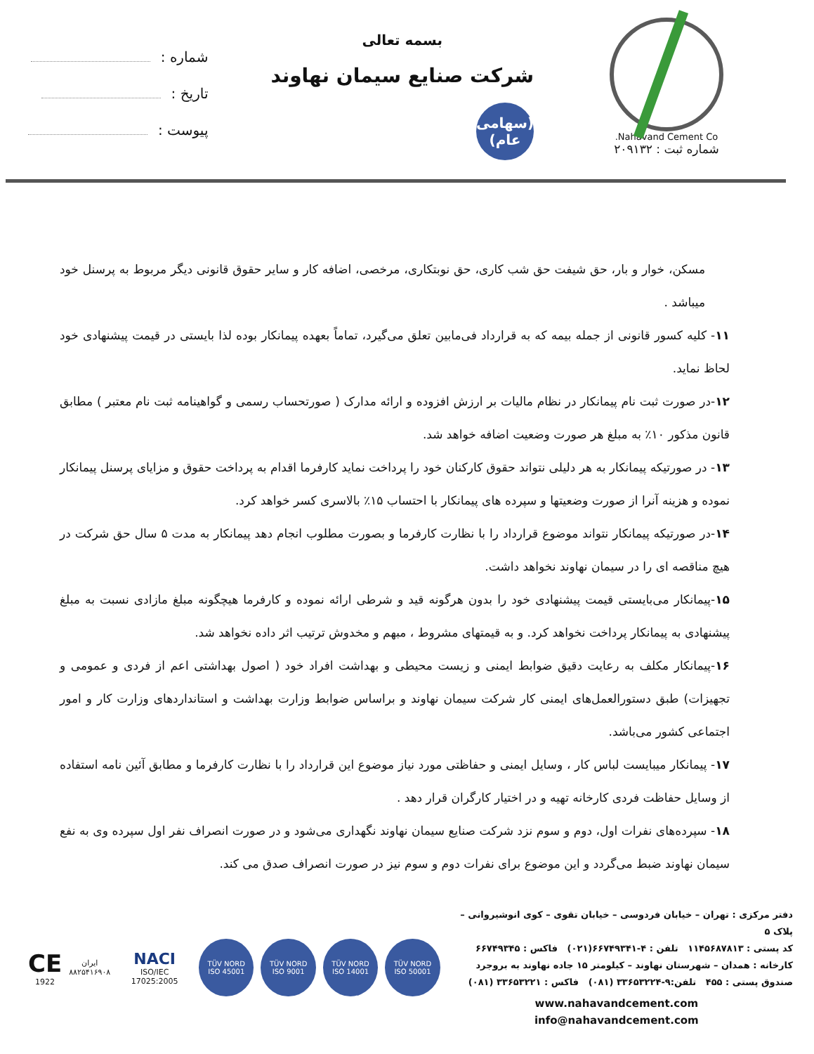Nahavand Cement Co.
شماره ثبت : ۲۰۹۱۳۲
بسمه تعالی
شرکت صنایع سیمان نهاوند
(سهامی عام)
شماره :
تاریخ :
پیوست :
مسکن، خوار و بار، حق شیفت حق شب کاری، حق نوبتکاری، مرخصی، اضافه کار و سایر حقوق قانونی دیگر مربوط به پرسنل خود میباشد .
۱۱- کلیه کسور قانونی از جمله بیمه که به قرارداد فی‌مابین تعلق می‌گیرد، تماماً بعهده پیمانکار بوده لذا بایستی در قیمت پیشنهادی خود لحاظ نماید.
۱۲-در صورت ثبت نام پیمانکار در نظام مالیات بر ارزش افزوده و ارائه مدارک ( صورتحساب رسمی و گواهینامه ثبت نام معتبر ) مطابق قانون مذکور ۱۰٪ به مبلغ هر صورت وضعیت اضافه خواهد شد.
۱۳- در صورتیکه پیمانکار به هر دلیلی نتواند حقوق کارکنان خود را پرداخت نماید کارفرما اقدام به پرداخت حقوق و مزایای پرسنل پیمانکار نموده و هزینه آنرا از صورت وضعیتها و سپرده های پیمانکار با احتساب ۱۵٪ بالاسری کسر خواهد کرد.
۱۴-در صورتیکه پیمانکار نتواند موضوع قرارداد را با نظارت کارفرما و بصورت مطلوب انجام دهد پیمانکار به مدت ۵ سال حق شرکت در هیچ مناقصه ای را در سیمان نهاوند نخواهد داشت.
۱۵-پیمانکار می‌بایستی قیمت پیشنهادی خود را بدون هرگونه قید و شرطی ارائه نموده و کارفرما هیچگونه مبلغ مازادی نسبت به مبلغ پیشنهادی به پیمانکار پرداخت نخواهد کرد. و به قیمتهای مشروط ، مبهم و مخدوش ترتیب اثر داده نخواهد شد.
۱۶-پیمانکار مکلف به رعایت دقیق ضوابط ایمنی و زیست محیطی و بهداشت افراد خود ( اصول بهداشتی اعم از فردی و عمومی و تجهیزات) طبق دستورالعمل‌های ایمنی کار شرکت سیمان نهاوند و براساس ضوابط وزارت بهداشت و استانداردهای وزارت کار و امور اجتماعی کشور می‌باشد.
۱۷- پیمانکار میبایست لباس کار ، وسایل ایمنی و حفاظتی مورد نیاز موضوع این قرارداد را با نظارت کارفرما و مطابق آئین نامه استفاده از وسایل حفاظت فردی کارخانه تهیه و در اختیار کارگران قرار دهد .
۱۸- سپرده‌های نفرات اول، دوم و سوم نزد شرکت صنایع سیمان نهاوند نگهداری می‌شود و در صورت انصراف نفر اول سپرده وی به نفع سیمان نهاوند ضبط می‌گردد و این موضوع برای نفرات دوم و سوم نیز در صورت انصراف صدق می کند.
دفتر مرکزی : تهران – خیابان فردوسی – خیابان تقوی – کوی انوشیروانی – پلاک ۵
کد پستی : ۱۱۴۵۶۸۷۸۱۳ تلفن : ۴-۶۶۷۴۹۳۴۱(۰۲۱) فاکس : ۶۶۷۴۹۳۴۵
کارخانه : همدان – شهرستان نهاوند – کیلومتر ۱۵ جاده نهاوند به بروجرد
صندوق پستی : ۴۵۵ تلفن:۹-۳۳۶۵۳۲۲۴ (۰۸۱) فاکس : ۳۳۶۵۳۲۲۱ (۰۸۱)
www.nahavandcement.com
info@nahavandcement.com
CE
1922
ایران
۸۸۲۵۴۱۶۹۰۸
NACI
ISO/IEC 17025:2005
TÜV NORD
ISO 45001
TÜV NORD
ISO 9001
TÜV NORD
ISO 14001
TÜV NORD
ISO 50001